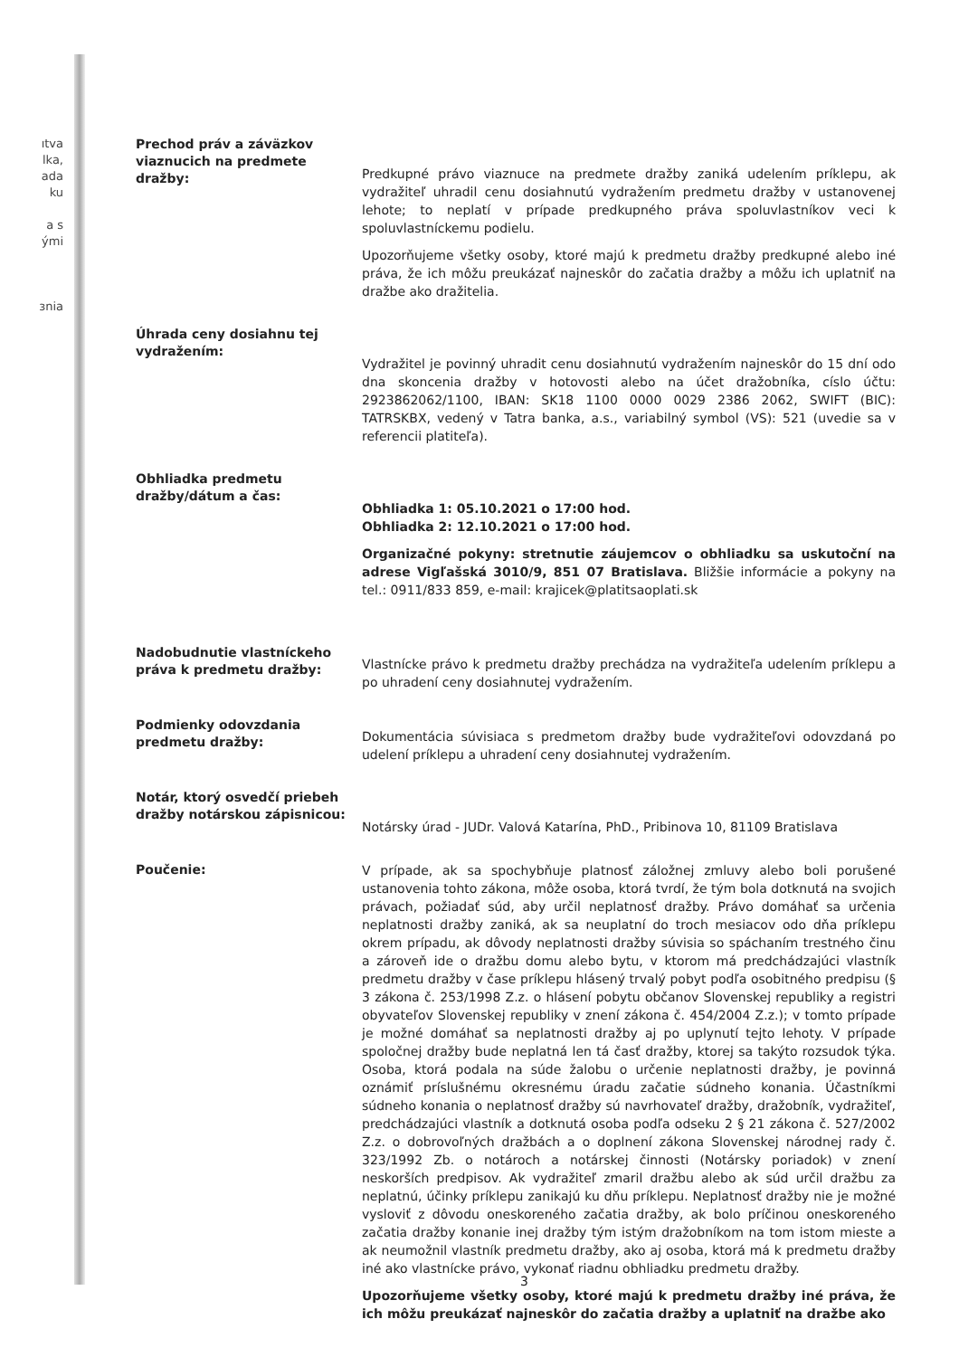ıtva lka, ada ku
a s ými
ɜnia
Prechod práv a záväzkov viaznucich na predmete dražby:
Predkupné právo viaznuce na predmete dražby zaniká udelením príklepu, ak vydražiteľ uhradil cenu dosiahnutú vydražením predmetu dražby v ustanovenej lehote; to neplatí v prípade predkupného práva spoluvlastníkov veci k spoluvlastníckemu podielu.
Upozorňujeme všetky osoby, ktoré majú k predmetu dražby predkupné alebo iné práva, že ich môžu preukázať najneskôr do začatia dražby a môžu ich uplatniť na dražbe ako dražitelia.
Úhrada ceny dosiahnu tej vydražením:
Vydražitel je povinný uhradit cenu dosiahnutú vydražením najneskôr do 15 dní odo dna skoncenia dražby v hotovosti alebo na účet dražobníka, císlo účtu: 2923862062/1100, IBAN: SK18 1100 0000 0029 2386 2062, SWIFT (BIC): TATRSKBX, vedený v Tatra banka, a.s., variabilný symbol (VS): 521 (uvedie sa v referencii platiteľa).
Obhliadka predmetu dražby/dátum a čas:
Obhliadka 1: 05.10.2021 o 17:00 hod.
Obhliadka 2: 12.10.2021 o 17:00 hod.
Organizačné pokyny: stretnutie záujemcov o obhliadku sa uskutoční na adrese Vigľašská 3010/9, 851 07 Bratislava. Bližšie informácie a pokyny na tel.: 0911/833 859, e-mail: krajicek@platitsaoplati.sk
Nadobudnutie vlastníckeho práva k predmetu dražby:
Vlastnícke právo k predmetu dražby prechádza na vydražiteľa udelením príklepu a po uhradení ceny dosiahnutej vydražením.
Podmienky odovzdania predmetu dražby:
Dokumentácia súvisiaca s predmetom dražby bude vydražiteľovi odovzdaná po udelení príklepu a uhradení ceny dosiahnutej vydražením.
Notár, ktorý osvedčí priebeh dražby notárskou zápisnicou:
Notársky úrad - JUDr. Valová Katarína, PhD., Pribinova 10, 81109 Bratislava
Poučenie:
V prípade, ak sa spochybňuje platnosť záložnej zmluvy alebo boli porušené ustanovenia tohto zákona, môže osoba, ktorá tvrdí, že tým bola dotknutá na svojich právach, požiadať súd, aby určil neplatnosť dražby. Právo domáhať sa určenia neplatnosti dražby zaniká, ak sa neuplatní do troch mesiacov odo dňa príklepu okrem prípadu, ak dôvody neplatnosti dražby súvisia so spáchaním trestného činu a zároveň ide o dražbu domu alebo bytu, v ktorom má predchádzajúci vlastník predmetu dražby v čase príklepu hlásený trvalý pobyt podľa osobitného predpisu (§ 3 zákona č. 253/1998 Z.z. o hlásení pobytu občanov Slovenskej republiky a registri obyvateľov Slovenskej republiky v znení zákona č. 454/2004 Z.z.); v tomto prípade je možné domáhať sa neplatnosti dražby aj po uplynutí tejto lehoty. V prípade spoločnej dražby bude neplatná len tá časť dražby, ktorej sa takýto rozsudok týka. Osoba, ktorá podala na súde žalobu o určenie neplatnosti dražby, je povinná oznámiť príslušnému okresnému úradu začatie súdneho konania. Účastníkmi súdneho konania o neplatnosť dražby sú navrhovateľ dražby, dražobník, vydražiteľ, predchádzajúci vlastník a dotknutá osoba podľa odseku 2 § 21 zákona č. 527/2002 Z.z. o dobrovoľných dražbách a o doplnení zákona Slovenskej národnej rady č. 323/1992 Zb. o notároch a notárskej činnosti (Notársky poriadok) v znení neskorších predpisov. Ak vydražiteľ zmaril dražbu alebo ak súd určil dražbu za neplatnú, účinky príklepu zanikajú ku dňu príklepu. Neplatnosť dražby nie je možné vysloviť z dôvodu oneskoreného začatia dražby, ak bolo príčinou oneskoreného začatia dražby konanie inej dražby tým istým dražobníkom na tom istom mieste a ak neumožnil vlastník predmetu dražby, ako aj osoba, ktorá má k predmetu dražby iné ako vlastnícke právo, vykonať riadnu obhliadku predmetu dražby.
Upozorňujeme všetky osoby, ktoré majú k predmetu dražby iné práva, že ich môžu preukázať najneskôr do začatia dražby a uplatniť na dražbe ako
3